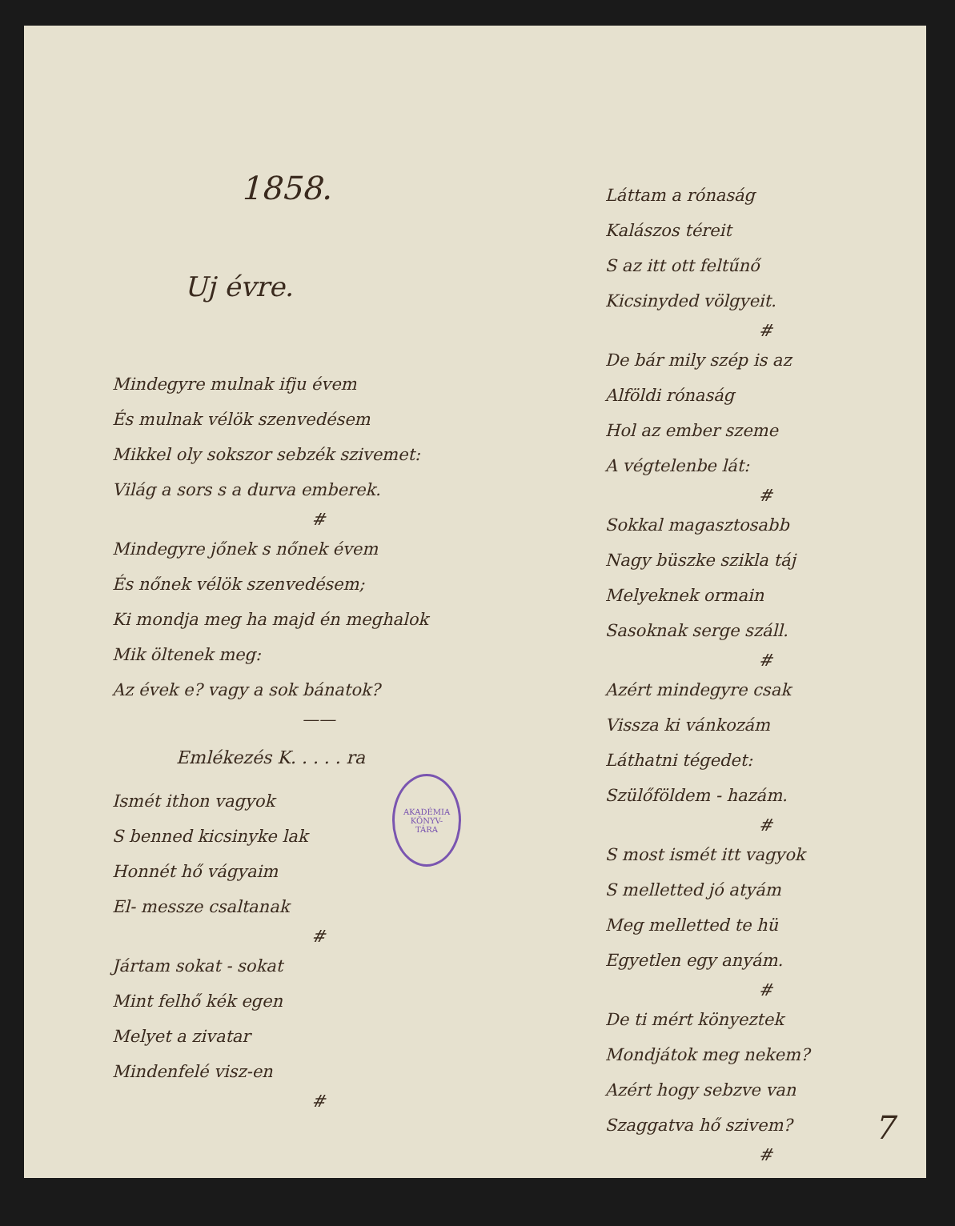1858.
Uj évre.
Mindegyre mulnak ifju évem
És mulnak vélök szenvedésem
Mikkel oly sokszor sebzék szivemet:
Világ a sors s a durva emberek.
#
Mindegyre jőnek s nőnek évem
És nőnek vélök szenvedésem;
Ki mondja meg ha majd én meghalok
Mik öltenek meg:
Az évek e? vagy a sok bánatok?
——
Emlékezés K. . . . . ra
Ismét ithon vagyok
S benned kicsinyke lak
Honnét hő vágyaim
El- messze csaltanak
#
Jártam sokat - sokat
Mint felhő kék egen
Melyet a zivatar
Mindenfelé visz-en
#
Láttam a rónaság
Kalászos téreit
S az itt ott feltűnő
Kicsinyded völgyeit.
#
De bár mily szép is az
Alföldi rónaság
Hol az ember szeme
A végtelenbe lát:
#
Sokkal magasztosabb
Nagy büszke szikla táj
Melyeknek ormain
Sasoknak serge száll.
#
Azért mindegyre csak
Vissza ki vánkozám
Láthatni tégedet:
Szülőföldem - hazám.
#
S most ismét itt vagyok
S melletted jó atyám
Meg melletted te hü
Egyetlen egy anyám.
#
De ti mért könyeztek
Mondjátok meg nekem?
Azért hogy sebzve van
Szaggatva hő szivem?
#
AKADÉMIA
KÖNYV-
TÁRA
7